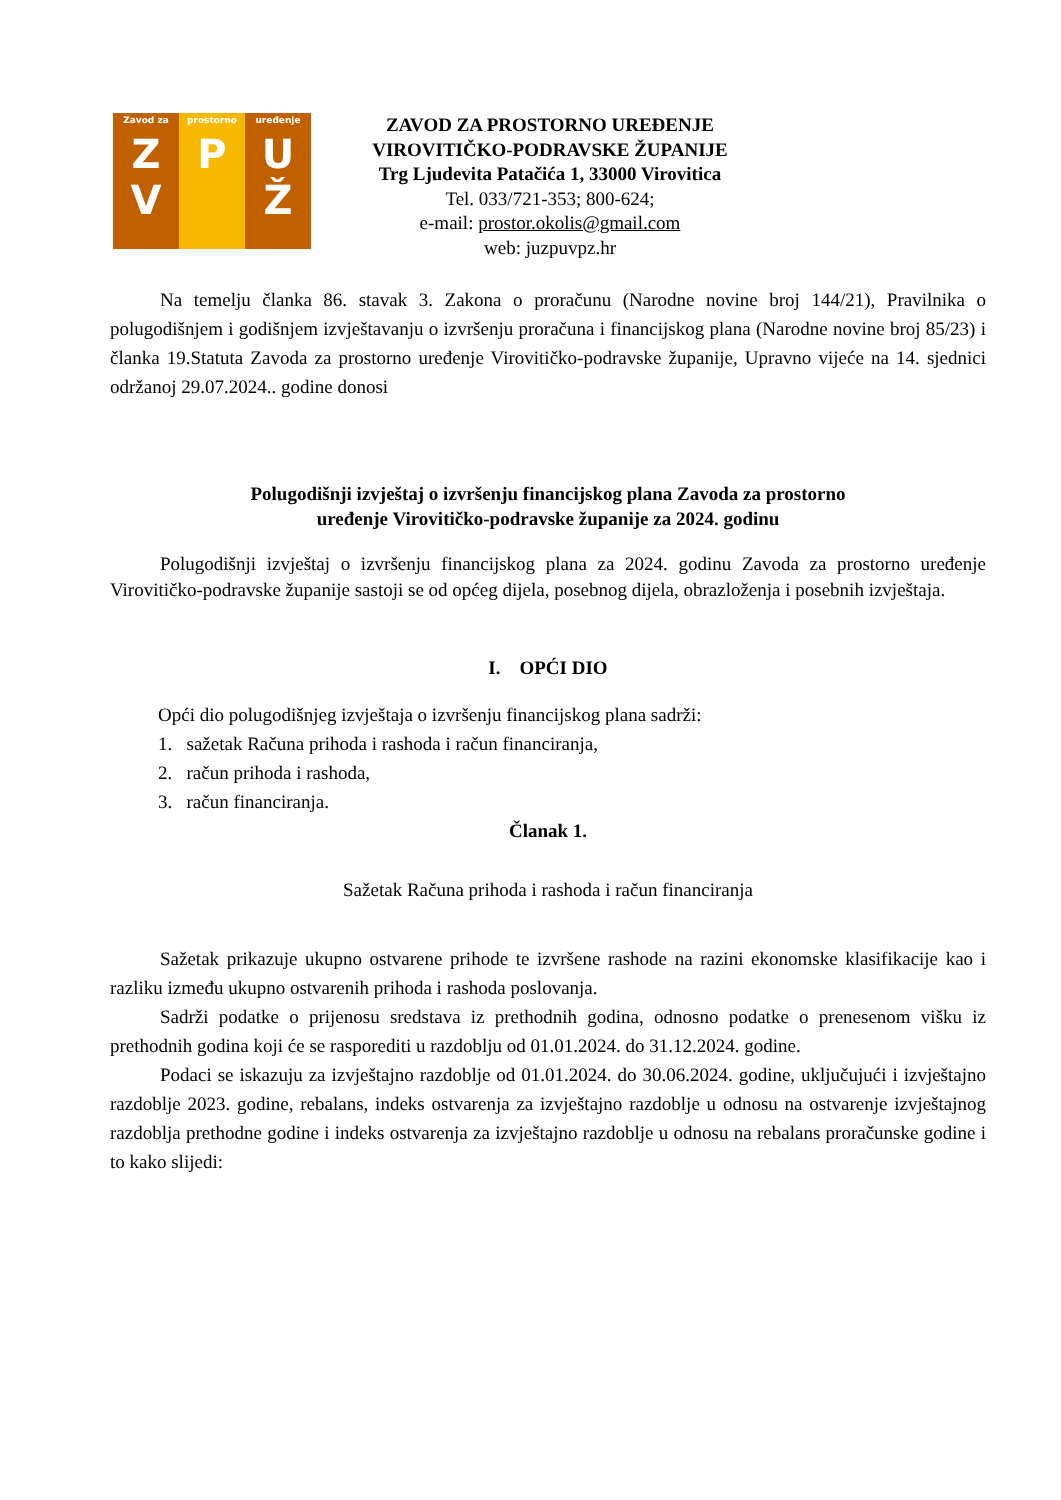Zavod za
Z
V
prostorno
P
uređenje
U
Ž
ZAVOD ZA PROSTORNO UREĐENJE
VIROVITIČKO-PODRAVSKE ŽUPANIJE
Trg Ljudevita Patačića 1, 33000 Virovitica
Tel. 033/721-353; 800-624;
e-mail: prostor.okolis@gmail.com
web: juzpuvpz.hr
Na temelju članka 86. stavak 3. Zakona o proračunu (Narodne novine broj 144/21), Pravilnika o polugodišnjem i godišnjem izvještavanju o izvršenju proračuna i financijskog plana (Narodne novine broj 85/23) i članka 19.Statuta Zavoda za prostorno uređenje Virovitičko-podravske županije, Upravno vijeće na 14. sjednici održanoj 29.07.2024.. godine donosi
Polugodišnji izvještaj o izvršenju financijskog plana Zavoda za prostorno
uređenje Virovitičko-podravske županije za 2024. godinu
Polugodišnji izvještaj o izvršenju financijskog plana za 2024. godinu Zavoda za prostorno uređenje Virovitičko-podravske županije sastoji se od općeg dijela, posebnog dijela, obrazloženja i posebnih izvještaja.
I. OPĆI DIO
Opći dio polugodišnjeg izvještaja o izvršenju financijskog plana sadrži:
1. sažetak Računa prihoda i rashoda i račun financiranja,
2. račun prihoda i rashoda,
3. račun financiranja.
Članak 1.
Sažetak Računa prihoda i rashoda i račun financiranja
Sažetak prikazuje ukupno ostvarene prihode te izvršene rashode na razini ekonomske klasifikacije kao i razliku između ukupno ostvarenih prihoda i rashoda poslovanja.
Sadrži podatke o prijenosu sredstava iz prethodnih godina, odnosno podatke o prenesenom višku iz prethodnih godina koji će se rasporediti u razdoblju od 01.01.2024. do 31.12.2024. godine.
Podaci se iskazuju za izvještajno razdoblje od 01.01.2024. do 30.06.2024. godine, uključujući i izvještajno razdoblje 2023. godine, rebalans, indeks ostvarenja za izvještajno razdoblje u odnosu na ostvarenje izvještajnog razdoblja prethodne godine i indeks ostvarenja za izvještajno razdoblje u odnosu na rebalans proračunske godine i to kako slijedi: